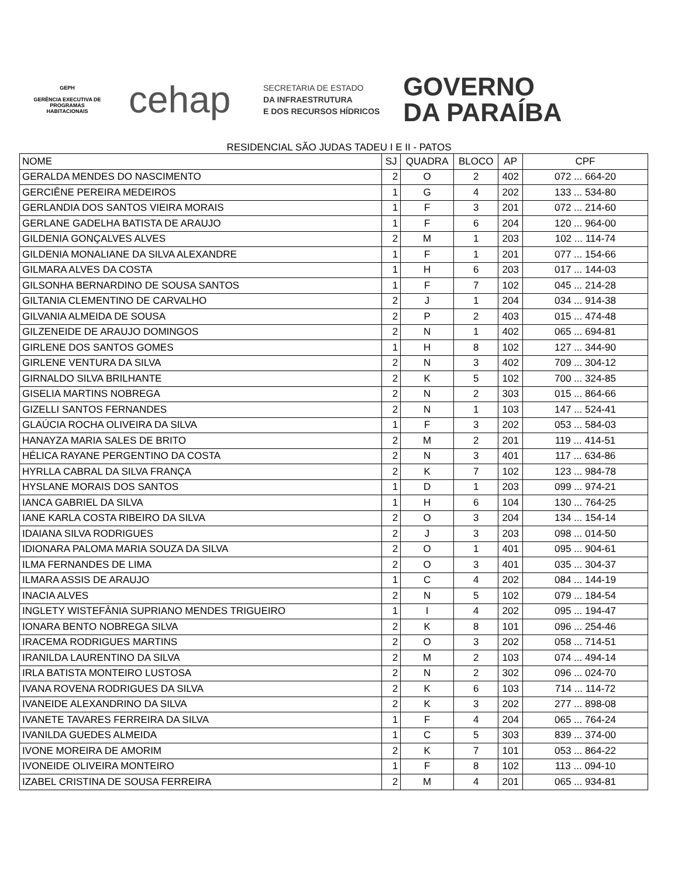GEPH
GERÊNCIA EXECUTIVA DE PROGRAMAS HABITACIONAIS
cehap
SECRETARIA DE ESTADO
DA INFRAESTRUTURA
E DOS RECURSOS HÍDRICOS
GOVERNO
DA PARAÍBA
RESIDENCIAL SÃO JUDAS TADEU I E II - PATOS
| NOME | SJ | QUADRA | BLOCO | AP | CPF |
| --- | --- | --- | --- | --- | --- |
| GERALDA MENDES DO NASCIMENTO | 2 | O | 2 | 402 | 072 ... 664-20 |
| GERCIÊNE PEREIRA MEDEIROS | 1 | G | 4 | 202 | 133 ... 534-80 |
| GERLANDIA DOS SANTOS VIEIRA MORAIS | 1 | F | 3 | 201 | 072 ... 214-60 |
| GERLANE GADELHA BATISTA DE ARAUJO | 1 | F | 6 | 204 | 120 ... 964-00 |
| GILDENIA GONÇALVES ALVES | 2 | M | 1 | 203 | 102 ... 114-74 |
| GILDENIA MONALIANE DA SILVA ALEXANDRE | 1 | F | 1 | 201 | 077 ... 154-66 |
| GILMARA ALVES DA COSTA | 1 | H | 6 | 203 | 017 ... 144-03 |
| GILSONHA BERNARDINO DE SOUSA SANTOS | 1 | F | 7 | 102 | 045 ... 214-28 |
| GILTANIA CLEMENTINO DE CARVALHO | 2 | J | 1 | 204 | 034 ... 914-38 |
| GILVANIA ALMEIDA DE SOUSA | 2 | P | 2 | 403 | 015 ... 474-48 |
| GILZENEIDE DE ARAUJO DOMINGOS | 2 | N | 1 | 402 | 065 ... 694-81 |
| GIRLENE DOS SANTOS GOMES | 1 | H | 8 | 102 | 127 ... 344-90 |
| GIRLENE VENTURA DA SILVA | 2 | N | 3 | 402 | 709 ... 304-12 |
| GIRNALDO SILVA BRILHANTE | 2 | K | 5 | 102 | 700 ... 324-85 |
| GISELIA MARTINS NOBREGA | 2 | N | 2 | 303 | 015 ... 864-66 |
| GIZELLI SANTOS FERNANDES | 2 | N | 1 | 103 | 147 ... 524-41 |
| GLAÚCIA ROCHA OLIVEIRA DA SILVA | 1 | F | 3 | 202 | 053 ... 584-03 |
| HANAYZA MARIA SALES DE BRITO | 2 | M | 2 | 201 | 119 ... 414-51 |
| HÉLICA RAYANE PERGENTINO DA COSTA | 2 | N | 3 | 401 | 117 ... 634-86 |
| HYRLLA CABRAL DA SILVA FRANÇA | 2 | K | 7 | 102 | 123 ... 984-78 |
| HYSLANE MORAIS DOS SANTOS | 1 | D | 1 | 203 | 099 ... 974-21 |
| IANCA GABRIEL DA SILVA | 1 | H | 6 | 104 | 130 ... 764-25 |
| IANE KARLA COSTA RIBEIRO DA SILVA | 2 | O | 3 | 204 | 134 ... 154-14 |
| IDAIANA SILVA RODRIGUES | 2 | J | 3 | 203 | 098 ... 014-50 |
| IDIONARA PALOMA MARIA SOUZA DA SILVA | 2 | O | 1 | 401 | 095 ... 904-61 |
| ILMA FERNANDES DE LIMA | 2 | O | 3 | 401 | 035 ... 304-37 |
| ILMARA ASSIS DE ARAUJO | 1 | C | 4 | 202 | 084 ... 144-19 |
| INACIA ALVES | 2 | N | 5 | 102 | 079 ... 184-54 |
| INGLETY WISTEFÂNIA SUPRIANO MENDES TRIGUEIRO | 1 | I | 4 | 202 | 095 ... 194-47 |
| IONARA BENTO NOBREGA SILVA | 2 | K | 8 | 101 | 096 ... 254-46 |
| IRACEMA RODRIGUES MARTINS | 2 | O | 3 | 202 | 058 ... 714-51 |
| IRANILDA LAURENTINO DA SILVA | 2 | M | 2 | 103 | 074 ... 494-14 |
| IRLA BATISTA MONTEIRO LUSTOSA | 2 | N | 2 | 302 | 096 ... 024-70 |
| IVANA ROVENA RODRIGUES DA SILVA | 2 | K | 6 | 103 | 714 ... 114-72 |
| IVANEIDE ALEXANDRINO DA SILVA | 2 | K | 3 | 202 | 277 ... 898-08 |
| IVANETE TAVARES FERREIRA DA SILVA | 1 | F | 4 | 204 | 065 ... 764-24 |
| IVANILDA GUEDES ALMEIDA | 1 | C | 5 | 303 | 839 ... 374-00 |
| IVONE MOREIRA DE AMORIM | 2 | K | 7 | 101 | 053 ... 864-22 |
| IVONEIDE OLIVEIRA MONTEIRO | 1 | F | 8 | 102 | 113 ... 094-10 |
| IZABEL CRISTINA DE SOUSA FERREIRA | 2 | M | 4 | 201 | 065 ... 934-81 |